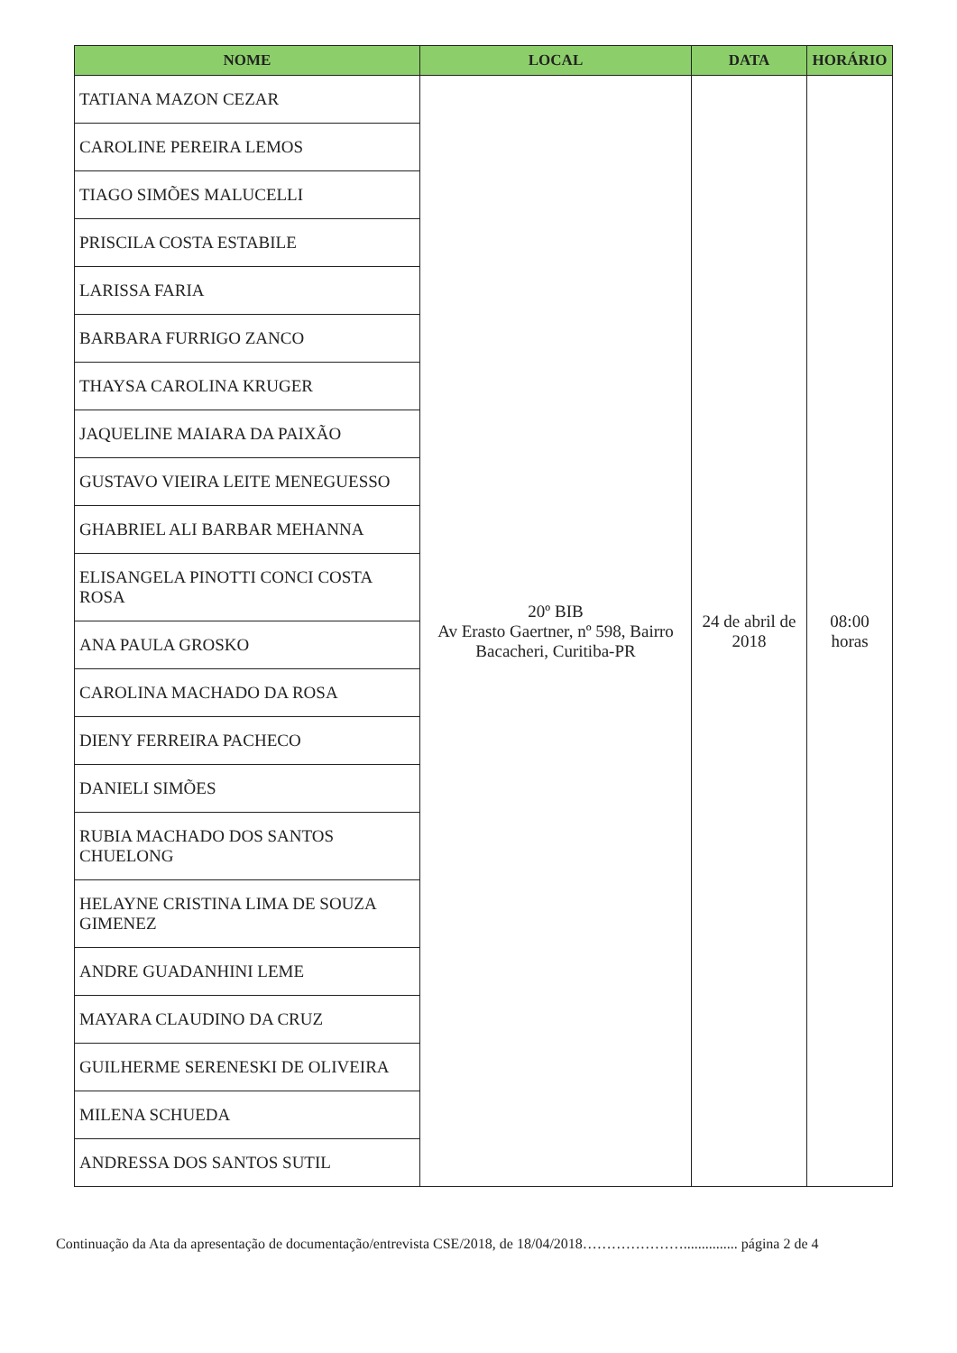| NOME | LOCAL | DATA | HORÁRIO |
| --- | --- | --- | --- |
| TATIANA MAZON CEZAR | 20º BIB Av Erasto Gaertner, nº 598, Bairro Bacacheri, Curitiba-PR | 24 de abril de 2018 | 08:00 horas |
| CAROLINE PEREIRA LEMOS | | | |
| TIAGO SIMÕES MALUCELLI | | | |
| PRISCILA COSTA ESTABILE | | | |
| LARISSA FARIA | | | |
| BARBARA FURRIGO ZANCO | | | |
| THAYSA CAROLINA KRUGER | | | |
| JAQUELINE MAIARA DA PAIXÃO | | | |
| GUSTAVO VIEIRA LEITE MENEGUESSO | | | |
| GHABRIEL ALI BARBAR MEHANNA | | | |
| ELISANGELA PINOTTI CONCI COSTA ROSA | | | |
| ANA PAULA GROSKO | | | |
| CAROLINA MACHADO DA ROSA | | | |
| DIENY FERREIRA PACHECO | | | |
| DANIELI SIMÕES | | | |
| RUBIA MACHADO DOS SANTOS CHUELONG | | | |
| HELAYNE CRISTINA LIMA DE SOUZA GIMENEZ | | | |
| ANDRE GUADANHINI LEME | | | |
| MAYARA CLAUDINO DA CRUZ | | | |
| GUILHERME SERENESKI DE OLIVEIRA | | | |
| MILENA SCHUEDA | | | |
| ANDRESSA DOS SANTOS SUTIL | | | |
Continuação da Ata da apresentação de documentação/entrevista CSE/2018, de 18/04/2018…………………............... página 2 de 4